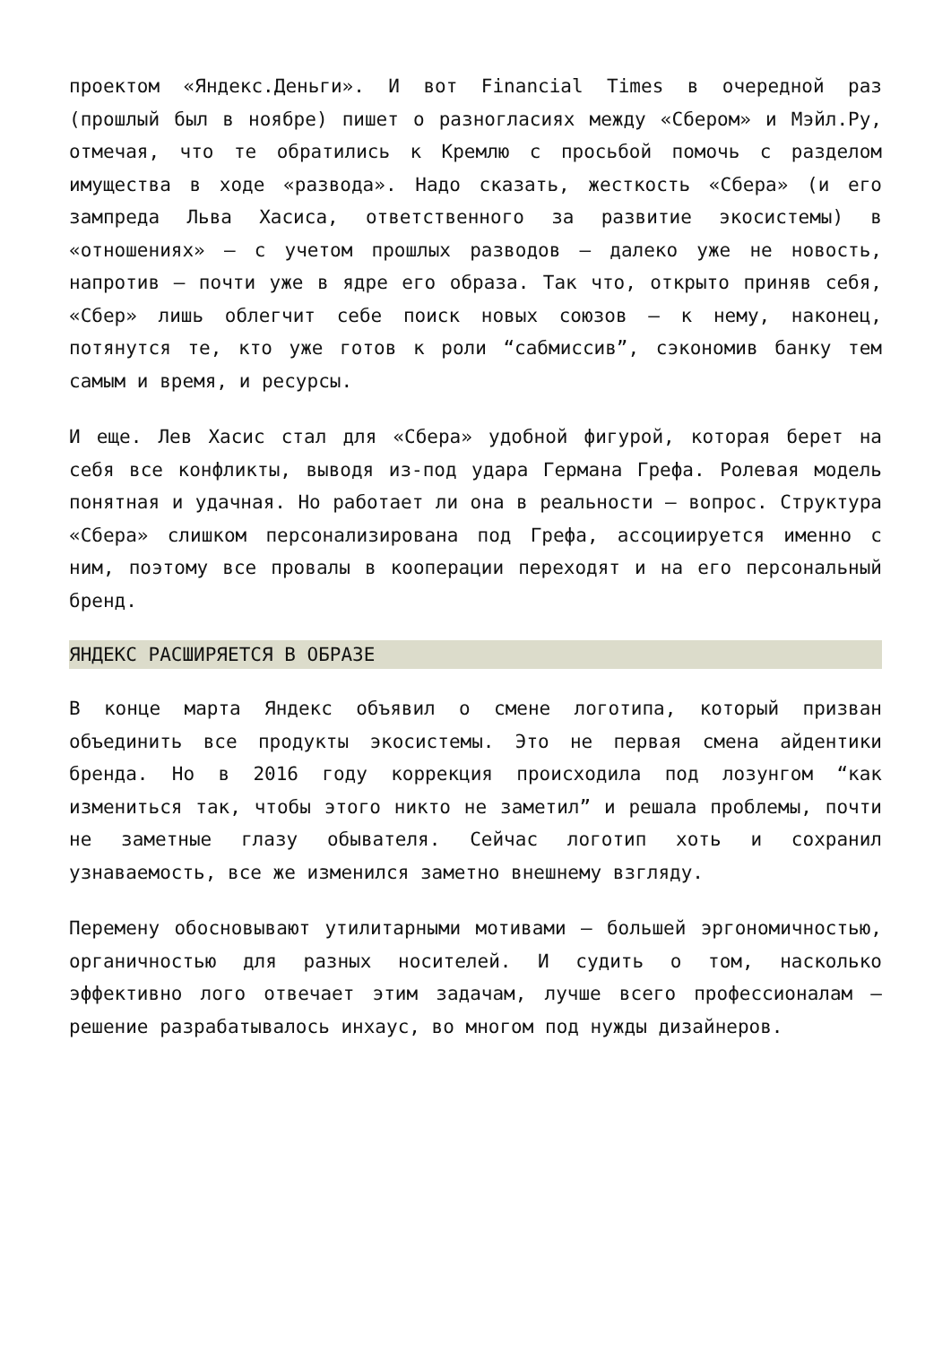проектом «Яндекс.Деньги». И вот Financial Times в очередной раз (прошлый был в ноябре) пишет о разногласиях между «Сбером» и Мэйл.Ру, отмечая, что те обратились к Кремлю с просьбой помочь с разделом имущества в ходе «развода». Надо сказать, жесткость «Сбера» (и его зампреда Льва Хасиса, ответственного за развитие экосистемы) в «отношениях» – с учетом прошлых разводов – далеко уже не новость, напротив – почти уже в ядре его образа. Так что, открыто приняв себя, «Сбер» лишь облегчит себе поиск новых союзов – к нему, наконец, потянутся те, кто уже готов к роли “сабмиссив”, сэкономив банку тем самым и время, и ресурсы.
И еще. Лев Хасис стал для «Сбера» удобной фигурой, которая берет на себя все конфликты, выводя из-под удара Германа Грефа. Ролевая модель понятная и удачная. Но работает ли она в реальности – вопрос. Структура «Сбера» слишком персонализирована под Грефа, ассоциируется именно с ним, поэтому все провалы в кооперации переходят и на его персональный бренд.
ЯНДЕКС РАСШИРЯЕТСЯ В ОБРАЗЕ
В конце марта Яндекс объявил о смене логотипа, который призван объединить все продукты экосистемы. Это не первая смена айдентики бренда. Но в 2016 году коррекция происходила под лозунгом “как измениться так, чтобы этого никто не заметил” и решала проблемы, почти не заметные глазу обывателя. Сейчас логотип хоть и сохранил узнаваемость, все же изменился заметно внешнему взгляду.
Перемену обосновывают утилитарными мотивами – большей эргономичностью, органичностью для разных носителей. И судить о том, насколько эффективно лого отвечает этим задачам, лучше всего профессионалам – решение разрабатывалось инхаус, во многом под нужды дизайнеров.